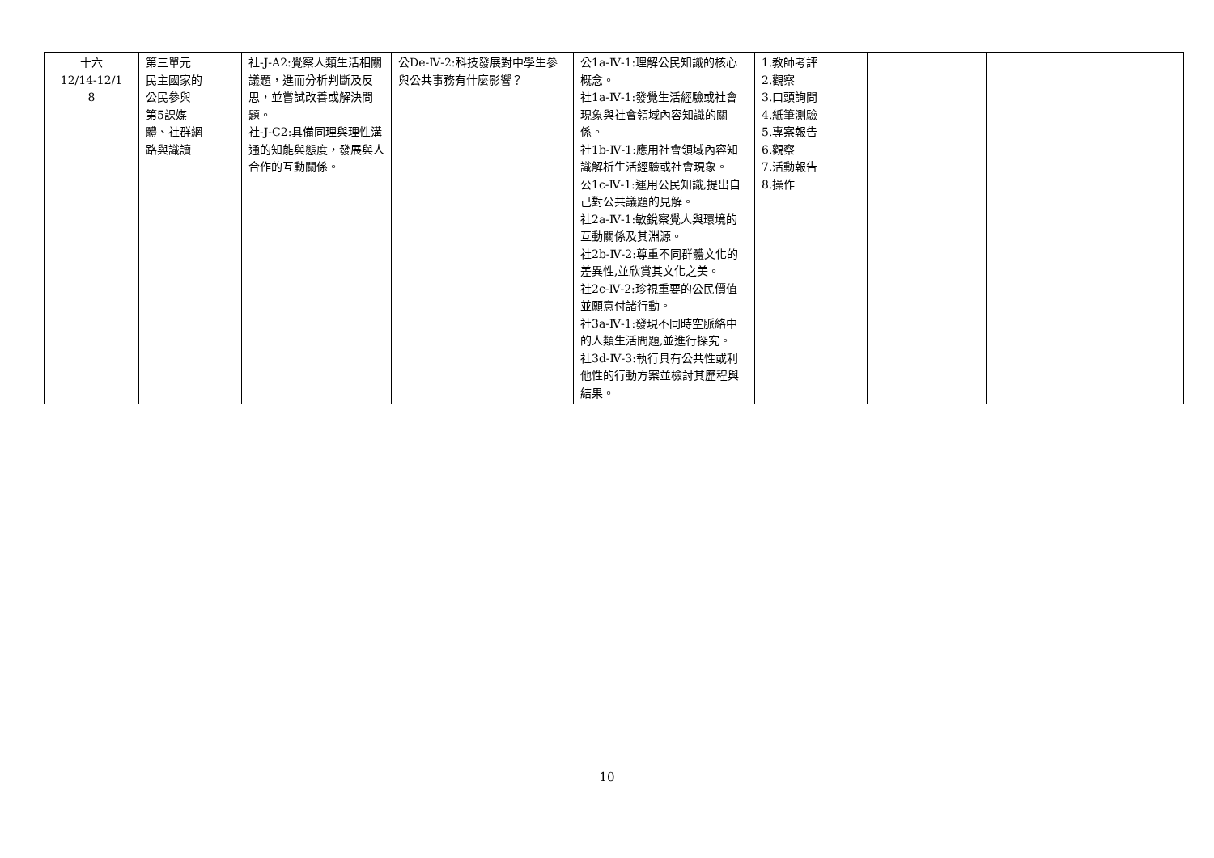| 十六 12/14-12/1 8 | 第三單元 民主國家的 公民參與 第5課媒 體、社群網 路與識讀 | 社-J-A2:覺察人類生活相關議題，進而分析判斷及反思，並嘗試改善或解決問題。 社-J-C2:具備同理與理性溝通的知能與態度，發展與人合作的互動關係。 | 公De-Ⅳ-2:科技發展對中學生參與公共事務有什麼影響？ | 公1a-Ⅳ-1:理解公民知識的核心概念。 社1a-Ⅳ-1:發覺生活經驗或社會現象與社會領域內容知識的關係。 社1b-Ⅳ-1:應用社會領域內容知識解析生活經驗或社會現象。 公1c-Ⅳ-1:運用公民知識,提出自己對公共議題的見解。 社2a-Ⅳ-1:敏銳察覺人與環境的互動關係及其淵源。 社2b-Ⅳ-2:尊重不同群體文化的差異性,並欣賞其文化之美。 社2c-Ⅳ-2:珍視重要的公民價值並願意付諸行動。 社3a-Ⅳ-1:發現不同時空脈絡中的人類生活問題,並進行探究。 社3d-Ⅳ-3:執行具有公共性或利他性的行動方案並檢討其歷程與結果。 | 1.教師考評 2.觀察 3.口頭詢問 4.紙筆測驗 5.專案報告 6.觀察 7.活動報告 8.操作 | | |
10